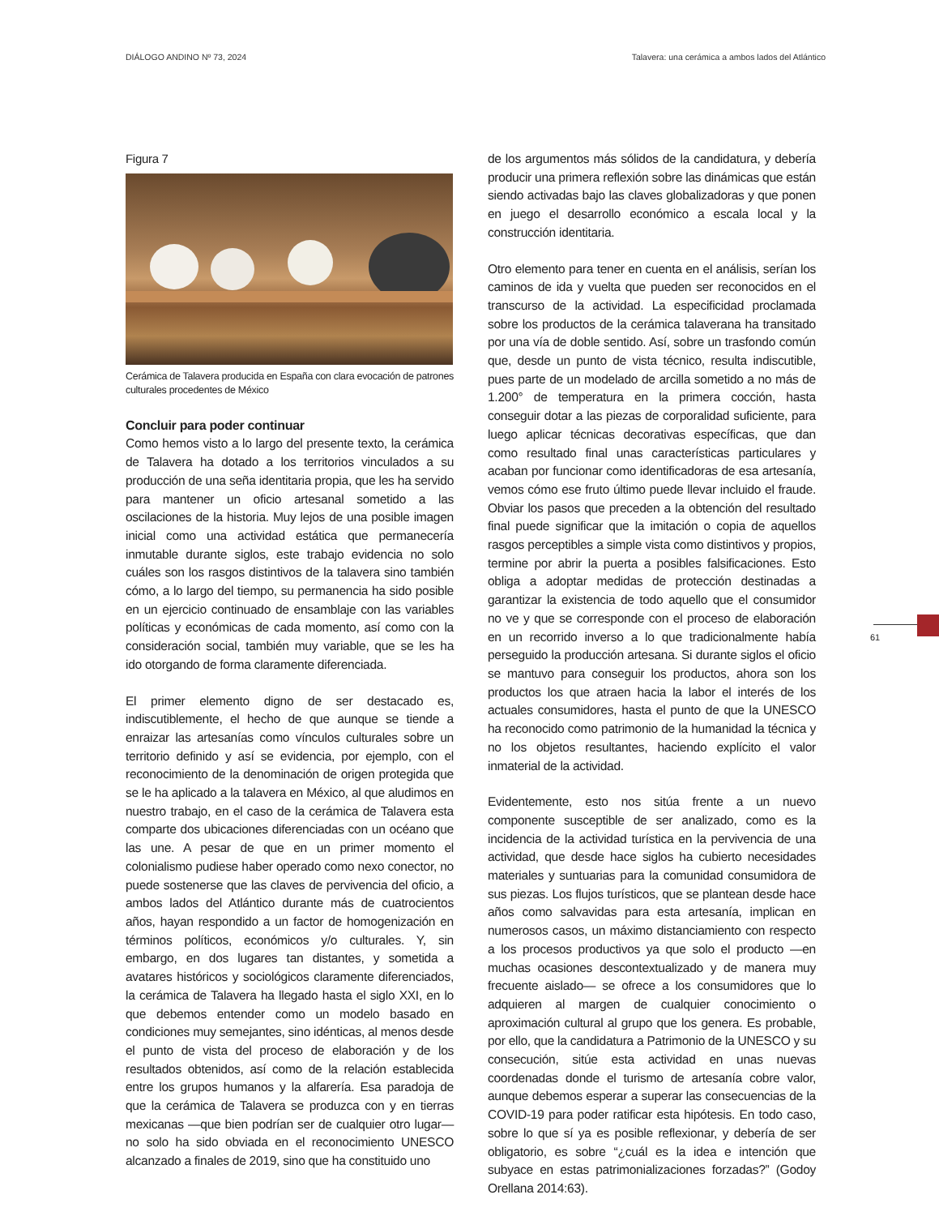DIÁLOGO ANDINO Nº 73, 2024 Talavera: una cerámica a ambos lados del Atlántico
Figura 7
Cerámica de Talavera producida en España con clara evocación de patrones culturales procedentes de México
Concluir para poder continuar
Como hemos visto a lo largo del presente texto, la cerámica de Talavera ha dotado a los territorios vinculados a su producción de una seña identitaria propia, que les ha servido para mantener un oficio artesanal sometido a las oscilaciones de la historia. Muy lejos de una posible imagen inicial como una actividad estática que permanecería inmutable durante siglos, este trabajo evidencia no solo cuáles son los rasgos distintivos de la talavera sino también cómo, a lo largo del tiempo, su permanencia ha sido posible en un ejercicio continuado de ensamblaje con las variables políticas y económicas de cada momento, así como con la consideración social, también muy variable, que se les ha ido otorgando de forma claramente diferenciada.
El primer elemento digno de ser destacado es, indiscutiblemente, el hecho de que aunque se tiende a enraizar las artesanías como vínculos culturales sobre un territorio definido y así se evidencia, por ejemplo, con el reconocimiento de la denominación de origen protegida que se le ha aplicado a la talavera en México, al que aludimos en nuestro trabajo, en el caso de la cerámica de Talavera esta comparte dos ubicaciones diferenciadas con un océano que las une. A pesar de que en un primer momento el colonialismo pudiese haber operado como nexo conector, no puede sostenerse que las claves de pervivencia del oficio, a ambos lados del Atlántico durante más de cuatrocientos años, hayan respondido a un factor de homogenización en términos políticos, económicos y/o culturales. Y, sin embargo, en dos lugares tan distantes, y sometida a avatares históricos y sociológicos claramente diferenciados, la cerámica de Talavera ha llegado hasta el siglo XXI, en lo que debemos entender como un modelo basado en condiciones muy semejantes, sino idénticas, al menos desde el punto de vista del proceso de elaboración y de los resultados obtenidos, así como de la relación establecida entre los grupos humanos y la alfarería. Esa paradoja de que la cerámica de Talavera se produzca con y en tierras mexicanas —que bien podrían ser de cualquier otro lugar— no solo ha sido obviada en el reconocimiento UNESCO alcanzado a finales de 2019, sino que ha constituido uno
de los argumentos más sólidos de la candidatura, y debería producir una primera reflexión sobre las dinámicas que están siendo activadas bajo las claves globalizadoras y que ponen en juego el desarrollo económico a escala local y la construcción identitaria.
Otro elemento para tener en cuenta en el análisis, serían los caminos de ida y vuelta que pueden ser reconocidos en el transcurso de la actividad. La especificidad proclamada sobre los productos de la cerámica talaverana ha transitado por una vía de doble sentido. Así, sobre un trasfondo común que, desde un punto de vista técnico, resulta indiscutible, pues parte de un modelado de arcilla sometido a no más de 1.200° de temperatura en la primera cocción, hasta conseguir dotar a las piezas de corporalidad suficiente, para luego aplicar técnicas decorativas específicas, que dan como resultado final unas características particulares y acaban por funcionar como identificadoras de esa artesanía, vemos cómo ese fruto último puede llevar incluido el fraude. Obviar los pasos que preceden a la obtención del resultado final puede significar que la imitación o copia de aquellos rasgos perceptibles a simple vista como distintivos y propios, termine por abrir la puerta a posibles falsificaciones. Esto obliga a adoptar medidas de protección destinadas a garantizar la existencia de todo aquello que el consumidor no ve y que se corresponde con el proceso de elaboración en un recorrido inverso a lo que tradicionalmente había perseguido la producción artesana. Si durante siglos el oficio se mantuvo para conseguir los productos, ahora son los productos los que atraen hacia la labor el interés de los actuales consumidores, hasta el punto de que la UNESCO ha reconocido como patrimonio de la humanidad la técnica y no los objetos resultantes, haciendo explícito el valor inmaterial de la actividad.
Evidentemente, esto nos sitúa frente a un nuevo componente susceptible de ser analizado, como es la incidencia de la actividad turística en la pervivencia de una actividad, que desde hace siglos ha cubierto necesidades materiales y suntuarias para la comunidad consumidora de sus piezas. Los flujos turísticos, que se plantean desde hace años como salvavidas para esta artesanía, implican en numerosos casos, un máximo distanciamiento con respecto a los procesos productivos ya que solo el producto —en muchas ocasiones descontextualizado y de manera muy frecuente aislado— se ofrece a los consumidores que lo adquieren al margen de cualquier conocimiento o aproximación cultural al grupo que los genera. Es probable, por ello, que la candidatura a Patrimonio de la UNESCO y su consecución, sitúe esta actividad en unas nuevas coordenadas donde el turismo de artesanía cobre valor, aunque debemos esperar a superar las consecuencias de la COVID-19 para poder ratificar esta hipótesis. En todo caso, sobre lo que sí ya es posible reflexionar, y debería de ser obligatorio, es sobre “¿cuál es la idea e intención que subyace en estas patrimonializaciones forzadas?” (Godoy Orellana 2014:63).
61